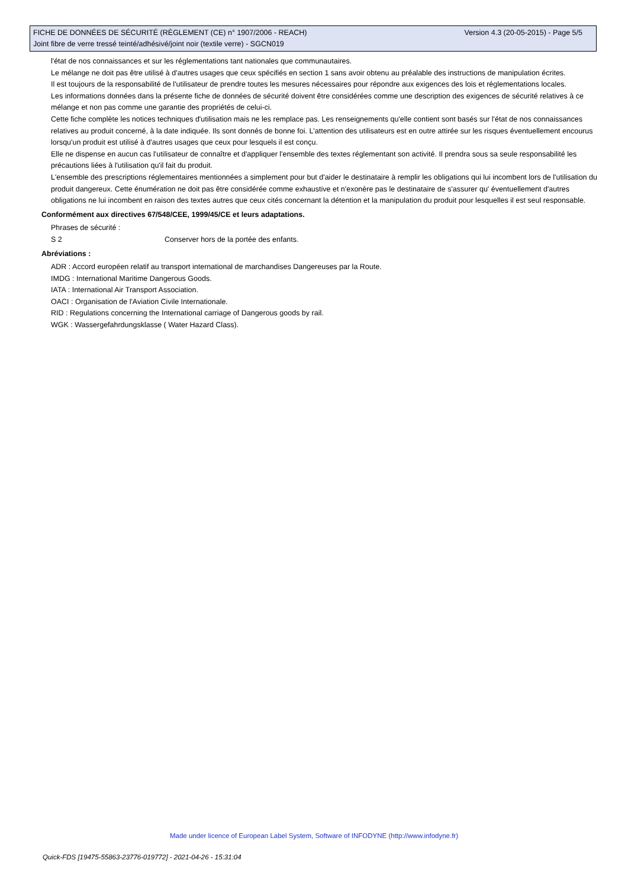Version 4.3 (20-05-2015) - Page 5/5 FICHE DE DONNÉES DE SÉCURITÉ (RÈGLEMENT (CE) n° 1907/2006 - REACH)
Joint fibre de verre tressé teinté/adhésivé/joint noir (textile verre) - SGCN019
l'état de nos connaissances et sur les réglementations tant nationales que communautaires.
Le mélange ne doit pas être utilisé à d'autres usages que ceux spécifiés en section 1 sans avoir obtenu au préalable des instructions de manipulation écrites.
Il est toujours de la responsabilité de l'utilisateur de prendre toutes les mesures nécessaires pour répondre aux exigences des lois et réglementations locales.
Les informations données dans la présente fiche de données de sécurité doivent être considérées comme une description des exigences de sécurité relatives à ce mélange et non pas comme une garantie des propriétés de celui-ci.
Cette fiche complète les notices techniques d'utilisation mais ne les remplace pas. Les renseignements qu'elle contient sont basés sur l'état de nos connaissances relatives au produit concerné, à la date indiquée. Ils sont donnés de bonne foi. L'attention des utilisateurs est en outre attirée sur les risques éventuellement encourus lorsqu'un produit est utilisé à d'autres usages que ceux pour lesquels il est conçu.
Elle ne dispense en aucun cas l'utilisateur de connaître et d'appliquer l'ensemble des textes réglementant son activité. Il prendra sous sa seule responsabilité les précautions liées à l'utilisation qu'il fait du produit.
L'ensemble des prescriptions réglementaires mentionnées a simplement pour but d'aider le destinataire à remplir les obligations qui lui incombent lors de l'utilisation du produit dangereux. Cette énumération ne doit pas être considérée comme exhaustive et n'exonère pas le destinataire de s'assurer qu' éventuellement d'autres obligations ne lui incombent en raison des textes autres que ceux cités concernant la détention et la manipulation du produit pour lesquelles il est seul responsable.
Conformément aux directives 67/548/CEE, 1999/45/CE et leurs adaptations.
Phrases de sécurité :
S 2 Conserver hors de la portée des enfants.
Abréviations :
ADR : Accord européen relatif au transport international de marchandises Dangereuses par la Route.
IMDG : International Maritime Dangerous Goods.
IATA : International Air Transport Association.
OACI : Organisation de l'Aviation Civile Internationale.
RID : Regulations concerning the International carriage of Dangerous goods by rail.
WGK : Wassergefahrdungsklasse ( Water Hazard Class).
Made under licence of European Label System, Software of INFODYNE (http://www.infodyne.fr)
Quick-FDS [19475-55863-23776-019772] - 2021-04-26 - 15:31:04